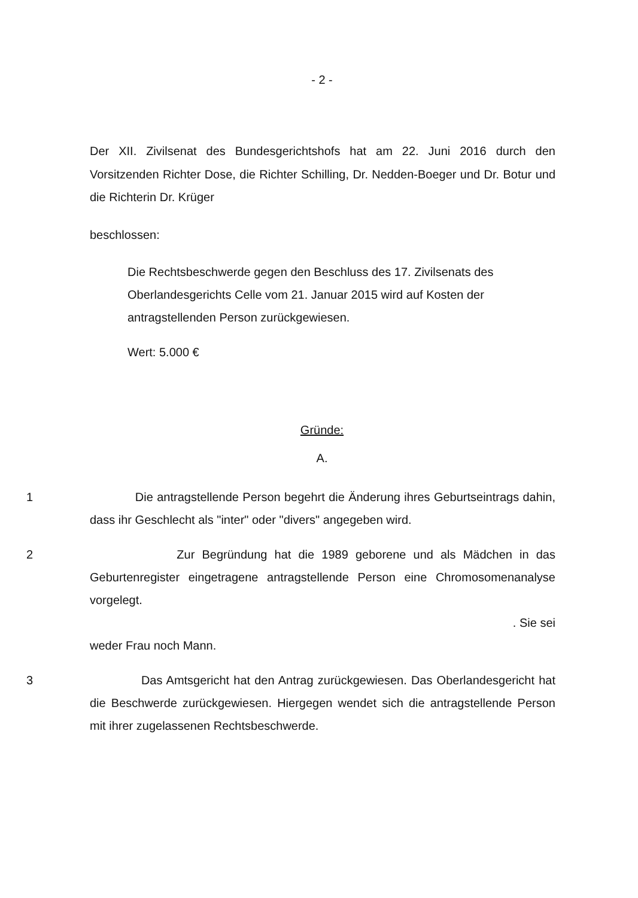- 2 -
Der XII. Zivilsenat des Bundesgerichtshofs hat am 22. Juni 2016 durch den Vorsitzenden Richter Dose, die Richter Schilling, Dr. Nedden-Boeger und Dr. Botur und die Richterin Dr. Krüger
beschlossen:
Die Rechtsbeschwerde gegen den Beschluss des 17. Zivilsenats des Oberlandesgerichts Celle vom 21. Januar 2015 wird auf Kosten der antragstellenden Person zurückgewiesen.
Wert: 5.000 €
Gründe:
A.
1 Die antragstellende Person begehrt die Änderung ihres Geburtseintrags dahin, dass ihr Geschlecht als "inter" oder "divers" angegeben wird.
2 Zur Begründung hat die 1989 geborene und als Mädchen in das Geburtenregister eingetragene antragstellende Person eine Chromosomenanalyse vorgelegt.
. Sie sei
weder Frau noch Mann.
3 Das Amtsgericht hat den Antrag zurückgewiesen. Das Oberlandesgericht hat die Beschwerde zurückgewiesen. Hiergegen wendet sich die antragstellende Person mit ihrer zugelassenen Rechtsbeschwerde.